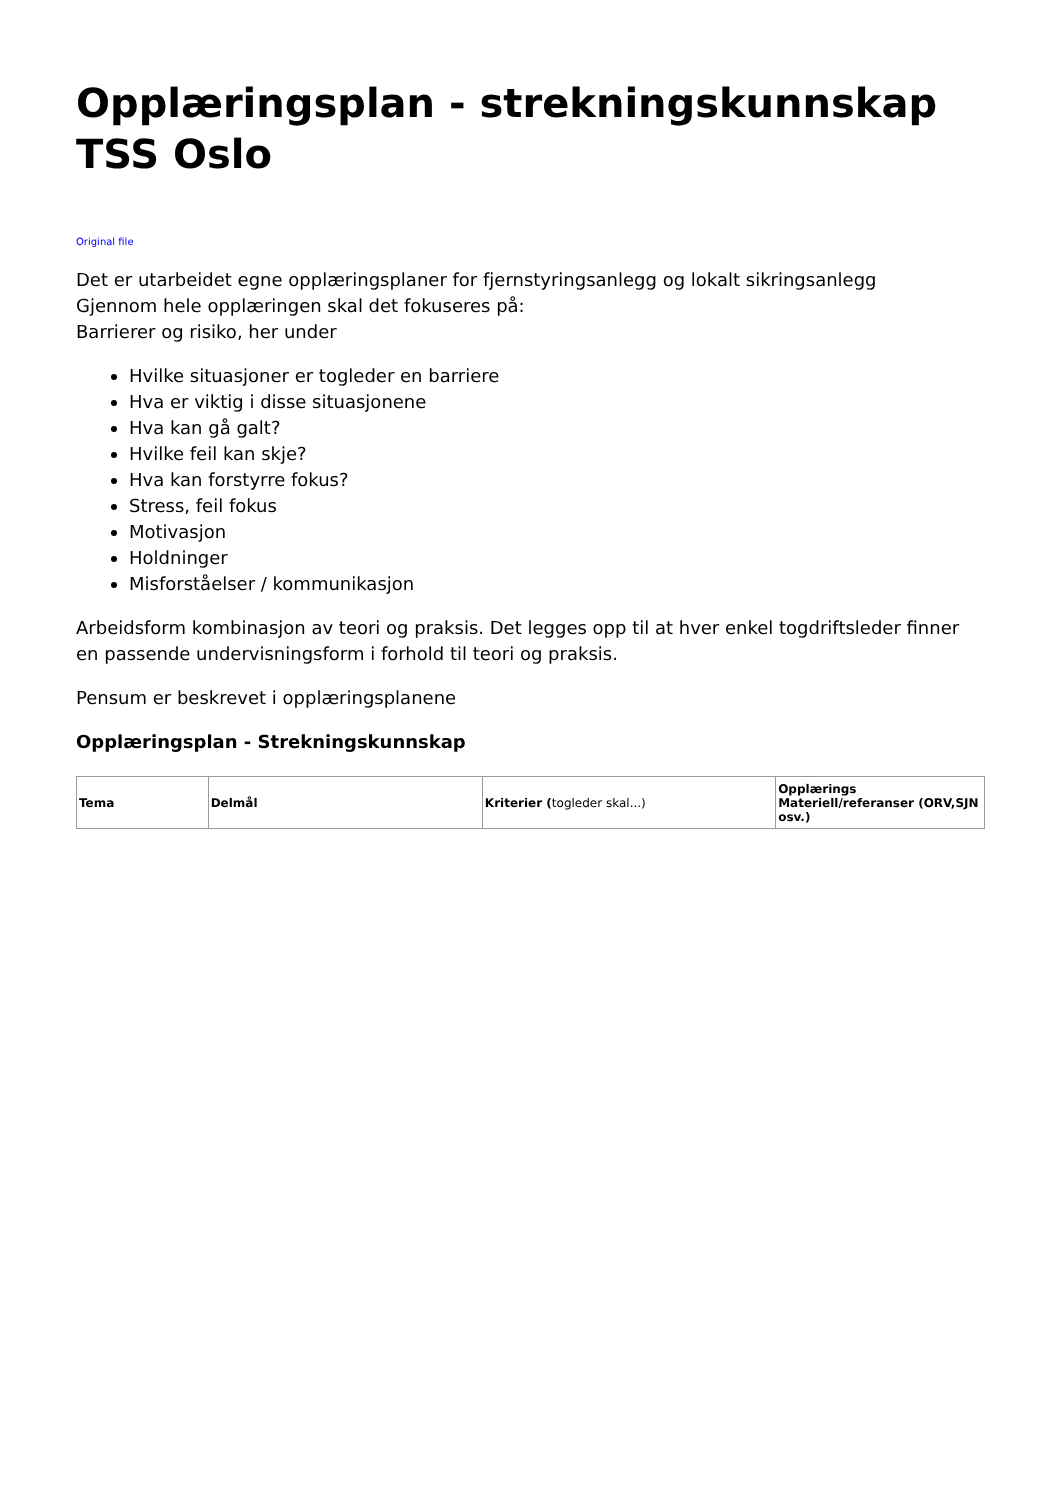Opplæringsplan - strekningskunnskap TSS Oslo
Original file
Det er utarbeidet egne opplæringsplaner for fjernstyringsanlegg og lokalt sikringsanlegg
Gjennom hele opplæringen skal det fokuseres på:
Barrierer og risiko, her under
Hvilke situasjoner er togleder en barriere
Hva er viktig i disse situasjonene
Hva kan gå galt?
Hvilke feil kan skje?
Hva kan forstyrre fokus?
Stress, feil fokus
Motivasjon
Holdninger
Misforståelser / kommunikasjon
Arbeidsform kombinasjon av teori og praksis. Det legges opp til at hver enkel togdriftsleder finner en passende undervisningsform i forhold til teori og praksis.
Pensum er beskrevet i opplæringsplanene
Opplæringsplan - Strekningskunnskap
| Tema | Delmål | Kriterier ( togleder skal...) | Opplærings Materiell/referanser (ORV,SJN osv.) |
| --- | --- | --- | --- |